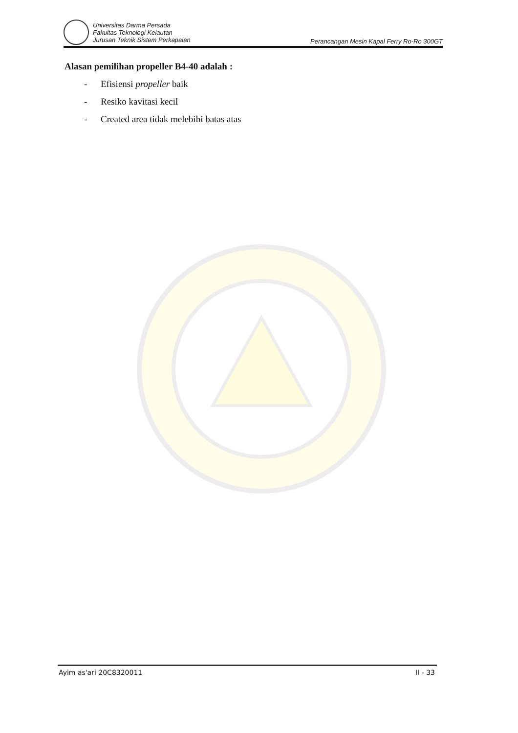Universitas Darma Persada
Fakultas Teknologi Kelautan
Jurusan Teknik Sistem Perkapalan
Perancangan Mesin Kapal Ferry Ro-Ro 300GT
Alasan pemilihan propeller B4-40 adalah :
- Efisiensi propeller baik
- Resiko kavitasi kecil
- Created area tidak melebihi batas atas
Ayim as'ari 20C8320011 II - 33